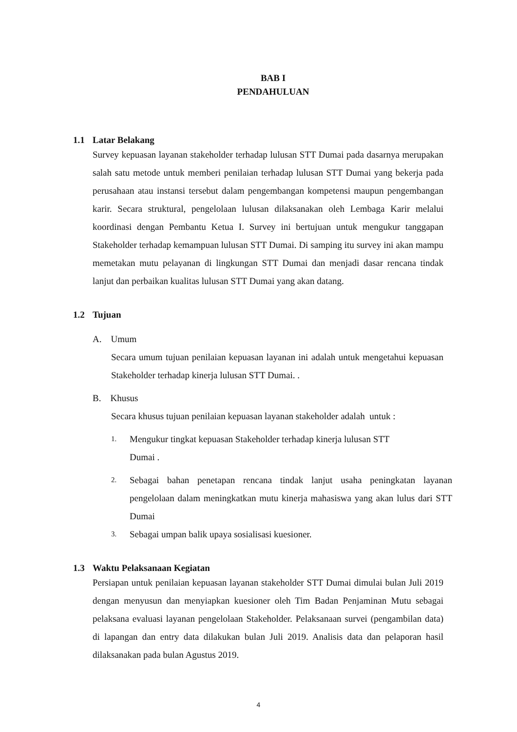BAB I
PENDAHULUAN
1.1 Latar Belakang
Survey kepuasan layanan stakeholder terhadap lulusan STT Dumai pada dasarnya merupakan salah satu metode untuk memberi penilaian terhadap lulusan STT Dumai yang bekerja pada perusahaan atau instansi tersebut dalam pengembangan kompetensi maupun pengembangan karir. Secara struktural, pengelolaan lulusan dilaksanakan oleh Lembaga Karir melalui koordinasi dengan Pembantu Ketua I. Survey ini bertujuan untuk mengukur tanggapan Stakeholder terhadap kemampuan lulusan STT Dumai. Di samping itu survey ini akan mampu memetakan mutu pelayanan di lingkungan STT Dumai dan menjadi dasar rencana tindak lanjut dan perbaikan kualitas lulusan STT Dumai yang akan datang.
1.2 Tujuan
A. Umum
Secara umum tujuan penilaian kepuasan layanan ini adalah untuk mengetahui kepuasan Stakeholder terhadap kinerja lulusan STT Dumai. .
B. Khusus
Secara khusus tujuan penilaian kepuasan layanan stakeholder adalah untuk :
1. Mengukur tingkat kepuasan Stakeholder terhadap kinerja lulusan STT
Dumai .
2. Sebagai bahan penetapan rencana tindak lanjut usaha peningkatan layanan pengelolaan dalam meningkatkan mutu kinerja mahasiswa yang akan lulus dari STT Dumai
3. Sebagai umpan balik upaya sosialisasi kuesioner.
1.3 Waktu Pelaksanaan Kegiatan
Persiapan untuk penilaian kepuasan layanan stakeholder STT Dumai dimulai bulan Juli 2019 dengan menyusun dan menyiapkan kuesioner oleh Tim Badan Penjaminan Mutu sebagai pelaksana evaluasi layanan pengelolaan Stakeholder. Pelaksanaan survei (pengambilan data) di lapangan dan entry data dilakukan bulan Juli 2019. Analisis data dan pelaporan hasil dilaksanakan pada bulan Agustus 2019.
4